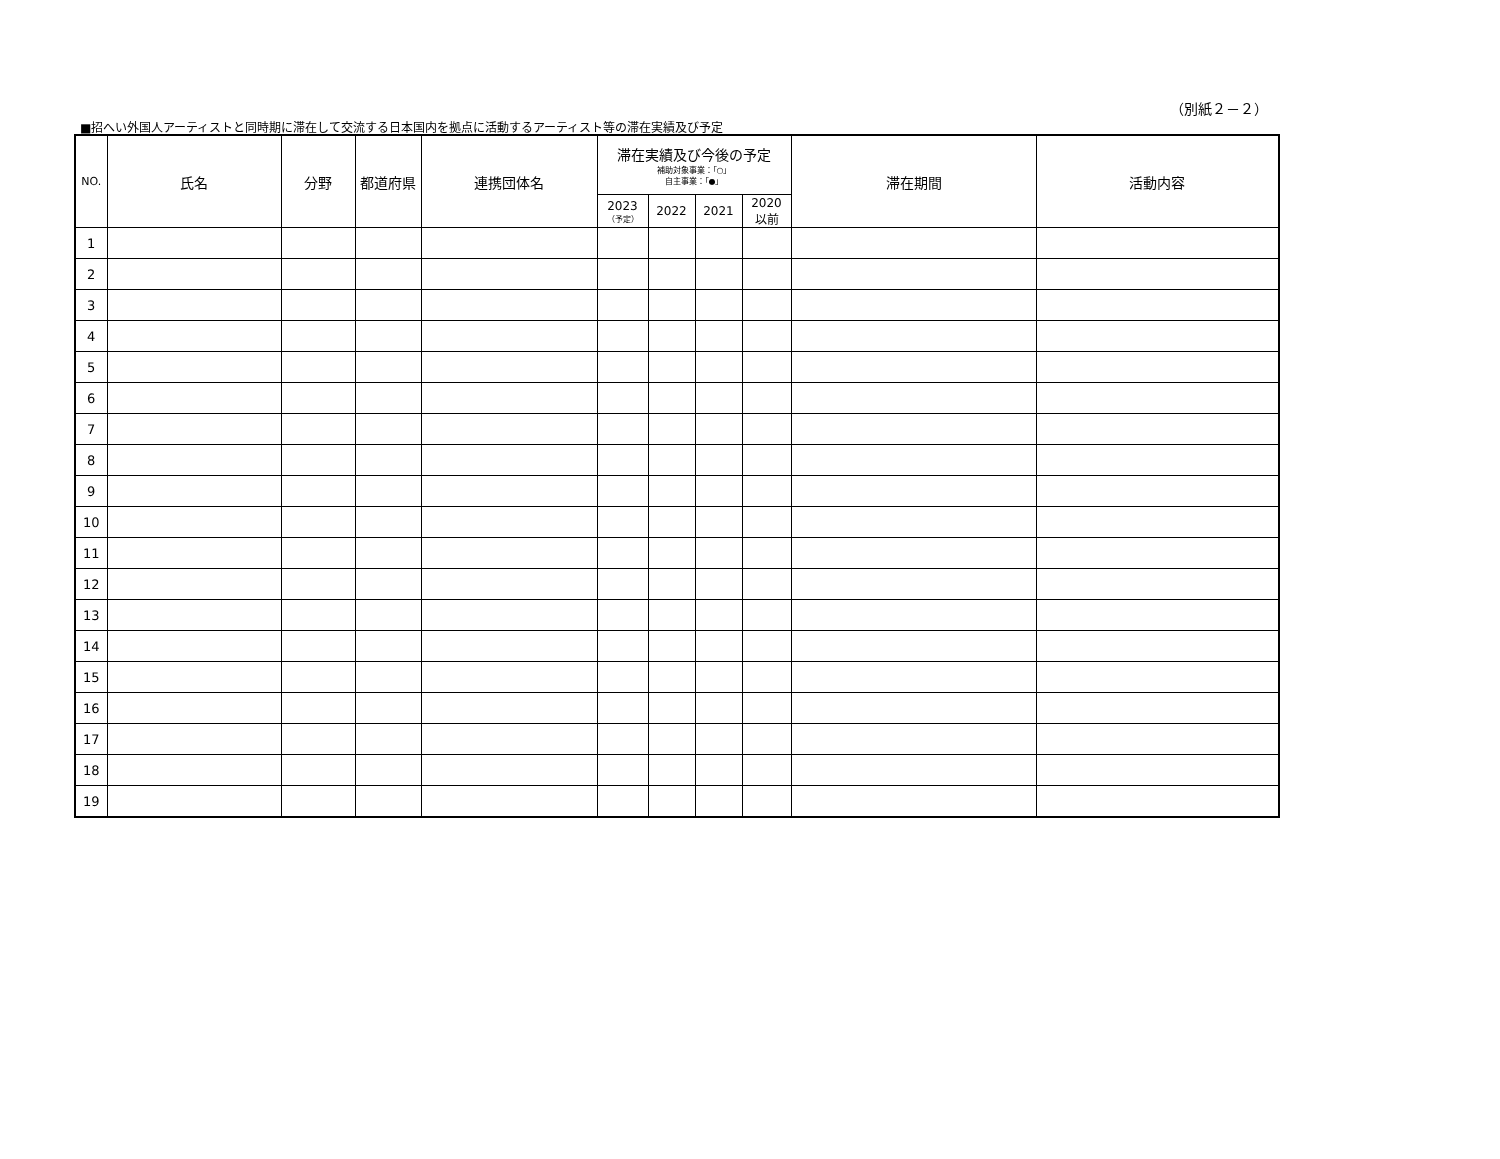（別紙２－２）
■招へい外国人アーティストと同時期に滞在して交流する日本国内を拠点に活動するアーティスト等の滞在実績及び予定
| NO. | 氏名 | 分野 | 都道府県 | 連携団体名 | 滞在実績及び今後の予定 補助対象事業：「○」 自主事業：「●」 | | | | 滞在期間 | 活動内容 |
| --- | --- | --- | --- | --- | --- | --- | --- | --- | --- | --- |
| | | | | | 2023 （予定） | 2022 | 2021 | 2020 以前 | | |
| 1 | | | | | | | | | | |
| 2 | | | | | | | | | | |
| 3 | | | | | | | | | | |
| 4 | | | | | | | | | | |
| 5 | | | | | | | | | | |
| 6 | | | | | | | | | | |
| 7 | | | | | | | | | | |
| 8 | | | | | | | | | | |
| 9 | | | | | | | | | | |
| 10 | | | | | | | | | | |
| 11 | | | | | | | | | | |
| 12 | | | | | | | | | | |
| 13 | | | | | | | | | | |
| 14 | | | | | | | | | | |
| 15 | | | | | | | | | | |
| 16 | | | | | | | | | | |
| 17 | | | | | | | | | | |
| 18 | | | | | | | | | | |
| 19 | | | | | | | | | | |